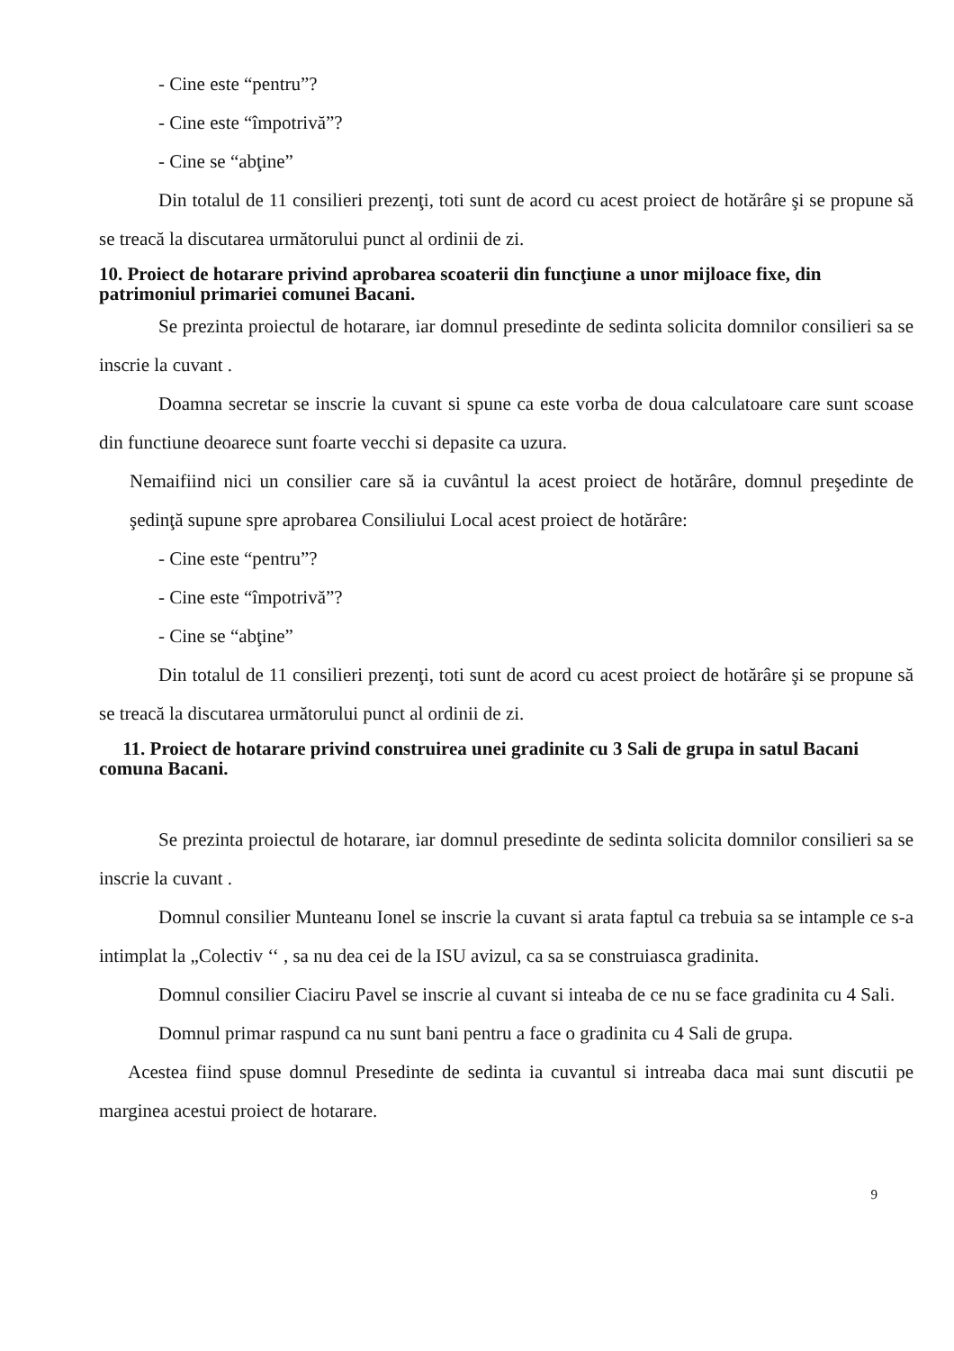- Cine este “pentru”?
- Cine este “împotrivă”?
- Cine se “abţine”
Din totalul de 11 consilieri prezenţi, toti sunt de acord cu acest proiect de hotărâre şi se propune să se treacă la discutarea următorului punct al ordinii de zi.
10. Proiect de hotarare privind aprobarea scoaterii din funcţiune a unor mijloace fixe, din patrimoniul primariei comunei Bacani.
Se prezinta proiectul de hotarare, iar domnul presedinte de sedinta solicita domnilor consilieri sa se inscrie la cuvant .
Doamna secretar se inscrie la cuvant si spune ca este vorba de doua calculatoare care sunt scoase din functiune deoarece sunt foarte vecchi si depasite ca uzura.
Nemaifiind nici un consilier care să ia cuvântul la acest proiect de hotărâre, domnul preşedinte de şedinţă supune spre aprobarea Consiliului Local acest proiect de hotărâre:
- Cine este “pentru”?
- Cine este “împotrivă”?
- Cine se “abţine”
Din totalul de 11 consilieri prezenţi, toti sunt de acord cu acest proiect de hotărâre şi se propune să se treacă la discutarea următorului punct al ordinii de zi.
11. Proiect de hotarare privind construirea unei gradinite cu 3 Sali de grupa in satul Bacani comuna Bacani.
Se prezinta proiectul de hotarare, iar domnul presedinte de sedinta solicita domnilor consilieri sa se inscrie la cuvant .
Domnul consilier Munteanu Ionel se inscrie la cuvant si arata faptul ca trebuia sa se intample ce s-a intimplat la „Colectiv ‘‘ , sa nu dea cei de la ISU avizul, ca sa se construiasca gradinita.
Domnul consilier Ciaciru Pavel se inscrie al cuvant si inteaba de ce nu se face gradinita cu 4 Sali.
Domnul primar raspund ca nu sunt bani pentru a face o gradinita cu 4 Sali de grupa.
Acestea fiind spuse domnul Presedinte de sedinta ia cuvantul si intreaba daca mai sunt discutii pe marginea acestui proiect de hotarare.
9